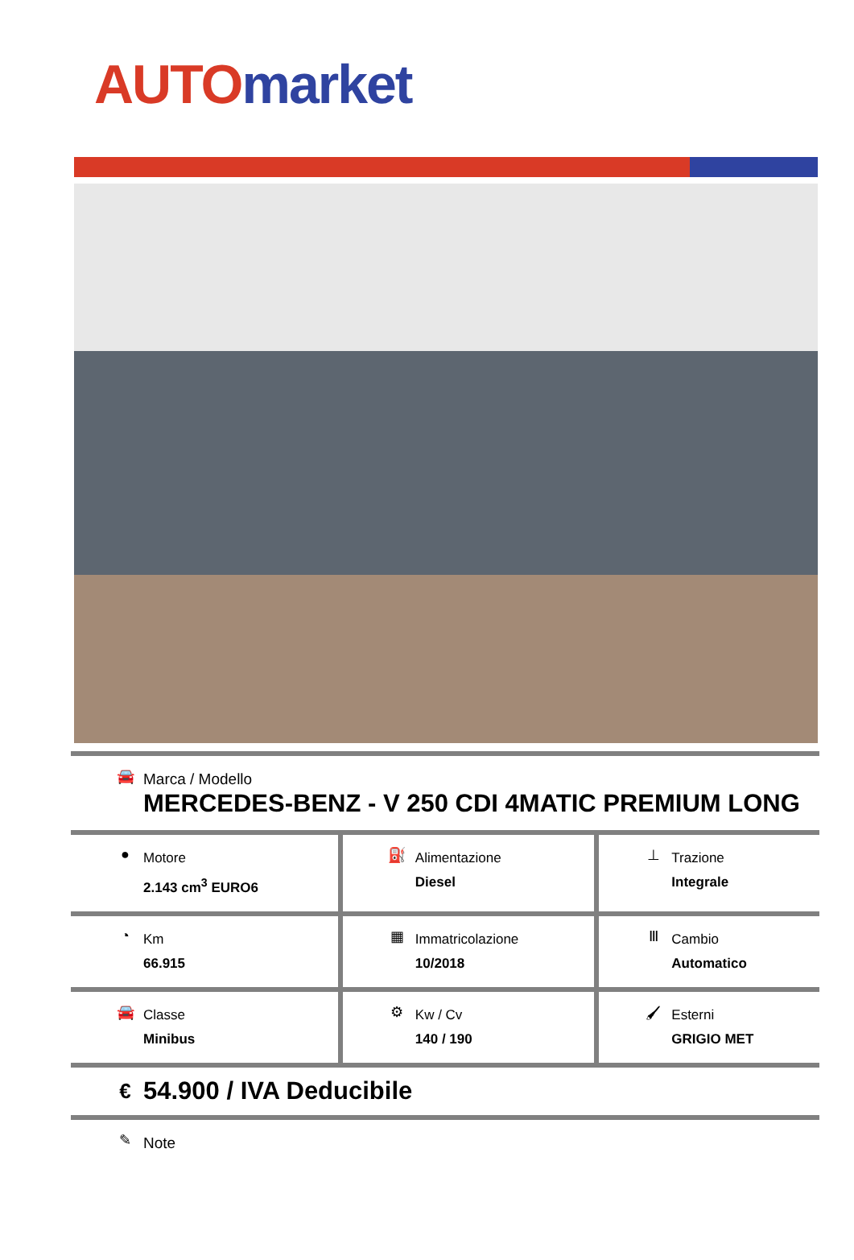AUTO market
| 🚘 Marca / Modello MERCEDES-BENZ - V 250 CDI 4MATIC PREMIUM LONG | | |
| ● Motore 2.143 cm<sup>3</sup> EURO6 | ⛽ Alimentazione Diesel | ⊥ Trazione Integrale |
| ◔ Km 66.915 | ▦ Immatricolazione 10/2018 | Ⅲ Cambio Automatico |
| 🚘 Classe Minibus | ⚙ Kw / Cv 140 / 190 | 🖌 Esterni GRIGIO MET |
| € 54.900 / IVA Deducibile | | |
| ✎ Note | | |